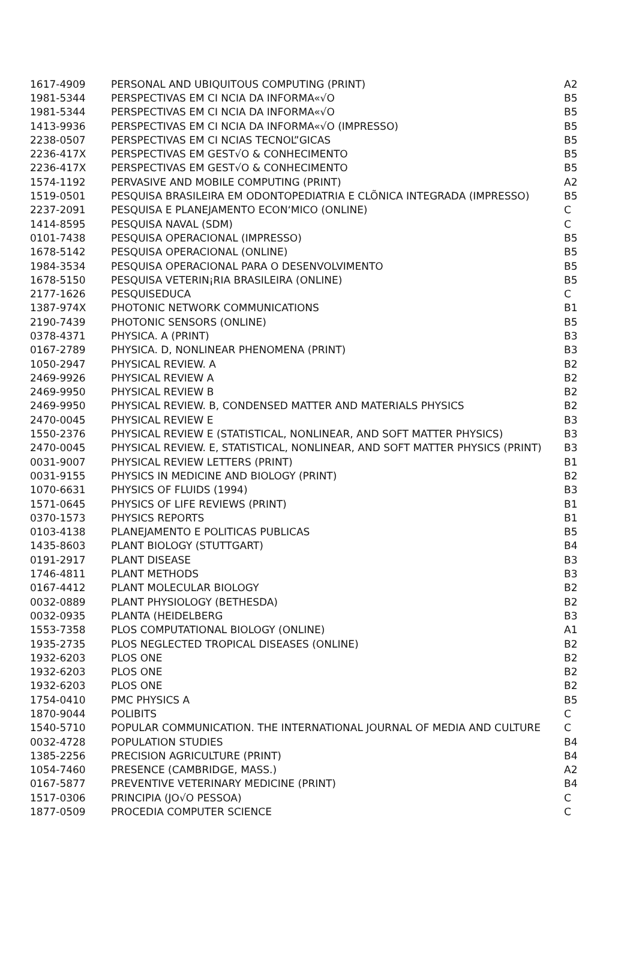| 1617-4909 | PERSONAL AND UBIQUITOUS COMPUTING (PRINT) | A2 |
| 1981-5344 | PERSPECTIVAS EM CI NCIA DA INFORMA«√O | B5 |
| 1981-5344 | PERSPECTIVAS EM CI NCIA DA INFORMA«√O | B5 |
| 1413-9936 | PERSPECTIVAS EM CI NCIA DA INFORMA«√O (IMPRESSO) | B5 |
| 2238-0507 | PERSPECTIVAS EM CI NCIAS TECNOL”GICAS | B5 |
| 2236-417X | PERSPECTIVAS EM GEST√O & CONHECIMENTO | B5 |
| 2236-417X | PERSPECTIVAS EM GEST√O & CONHECIMENTO | B5 |
| 1574-1192 | PERVASIVE AND MOBILE COMPUTING (PRINT) | A2 |
| 1519-0501 | PESQUISA BRASILEIRA EM ODONTOPEDIATRIA E CLÕNICA INTEGRADA (IMPRESSO) | B5 |
| 2237-2091 | PESQUISA E PLANEJAMENTO ECON‘MICO (ONLINE) | C |
| 1414-8595 | PESQUISA NAVAL (SDM) | C |
| 0101-7438 | PESQUISA OPERACIONAL (IMPRESSO) | B5 |
| 1678-5142 | PESQUISA OPERACIONAL (ONLINE) | B5 |
| 1984-3534 | PESQUISA OPERACIONAL PARA O DESENVOLVIMENTO | B5 |
| 1678-5150 | PESQUISA VETERIN¡RIA BRASILEIRA (ONLINE) | B5 |
| 2177-1626 | PESQUISEDUCA | C |
| 1387-974X | PHOTONIC NETWORK COMMUNICATIONS | B1 |
| 2190-7439 | PHOTONIC SENSORS (ONLINE) | B5 |
| 0378-4371 | PHYSICA. A (PRINT) | B3 |
| 0167-2789 | PHYSICA. D, NONLINEAR PHENOMENA (PRINT) | B3 |
| 1050-2947 | PHYSICAL REVIEW. A | B2 |
| 2469-9926 | PHYSICAL REVIEW A | B2 |
| 2469-9950 | PHYSICAL REVIEW B | B2 |
| 2469-9950 | PHYSICAL REVIEW. B, CONDENSED MATTER AND MATERIALS PHYSICS | B2 |
| 2470-0045 | PHYSICAL REVIEW E | B3 |
| 1550-2376 | PHYSICAL REVIEW E (STATISTICAL, NONLINEAR, AND SOFT MATTER PHYSICS) | B3 |
| 2470-0045 | PHYSICAL REVIEW. E, STATISTICAL, NONLINEAR, AND SOFT MATTER PHYSICS (PRINT) | B3 |
| 0031-9007 | PHYSICAL REVIEW LETTERS (PRINT) | B1 |
| 0031-9155 | PHYSICS IN MEDICINE AND BIOLOGY (PRINT) | B2 |
| 1070-6631 | PHYSICS OF FLUIDS (1994) | B3 |
| 1571-0645 | PHYSICS OF LIFE REVIEWS (PRINT) | B1 |
| 0370-1573 | PHYSICS REPORTS | B1 |
| 0103-4138 | PLANEJAMENTO E POLITICAS PUBLICAS | B5 |
| 1435-8603 | PLANT BIOLOGY (STUTTGART) | B4 |
| 0191-2917 | PLANT DISEASE | B3 |
| 1746-4811 | PLANT METHODS | B3 |
| 0167-4412 | PLANT MOLECULAR BIOLOGY | B2 |
| 0032-0889 | PLANT PHYSIOLOGY (BETHESDA) | B2 |
| 0032-0935 | PLANTA (HEIDELBERG | B3 |
| 1553-7358 | PLOS COMPUTATIONAL BIOLOGY (ONLINE) | A1 |
| 1935-2735 | PLOS NEGLECTED TROPICAL DISEASES (ONLINE) | B2 |
| 1932-6203 | PLOS ONE | B2 |
| 1932-6203 | PLOS ONE | B2 |
| 1932-6203 | PLOS ONE | B2 |
| 1754-0410 | PMC PHYSICS A | B5 |
| 1870-9044 | POLIBITS | C |
| 1540-5710 | POPULAR COMMUNICATION. THE INTERNATIONAL JOURNAL OF MEDIA AND CULTURE | C |
| 0032-4728 | POPULATION STUDIES | B4 |
| 1385-2256 | PRECISION AGRICULTURE (PRINT) | B4 |
| 1054-7460 | PRESENCE (CAMBRIDGE, MASS.) | A2 |
| 0167-5877 | PREVENTIVE VETERINARY MEDICINE (PRINT) | B4 |
| 1517-0306 | PRINCIPIA (JO√O PESSOA) | C |
| 1877-0509 | PROCEDIA COMPUTER SCIENCE | C |